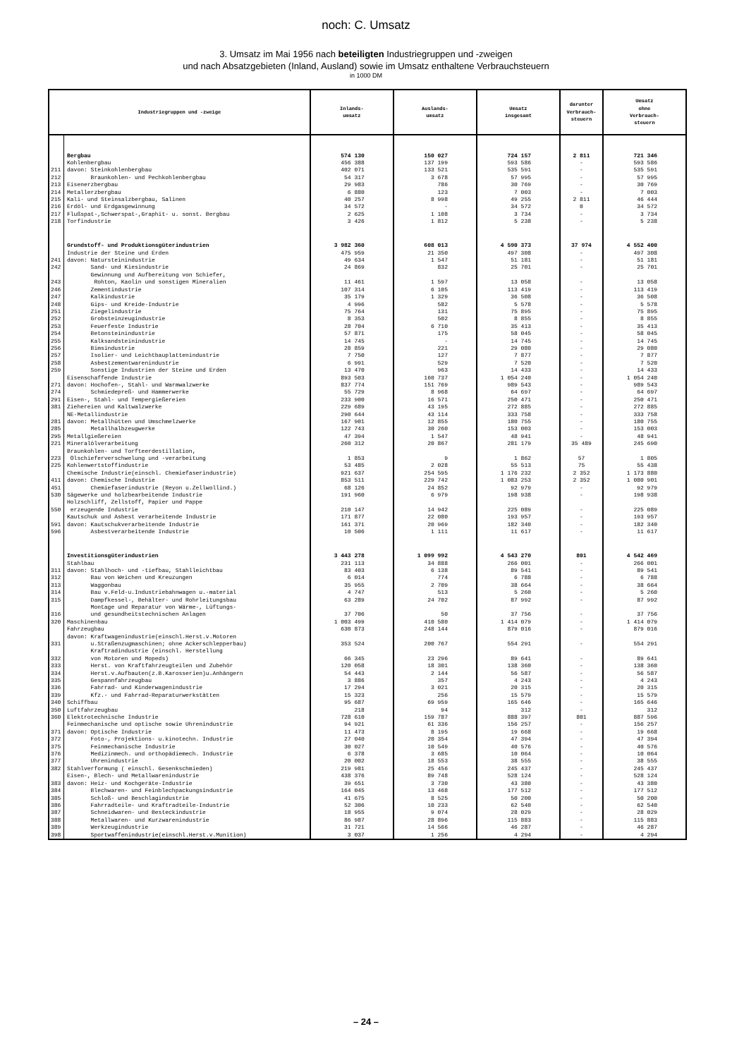noch: C. Umsatz
3. Umsatz im Mai 1956 nach beteiligten Industriegruppen und -zweigen
und nach Absatzgebieten (Inland, Ausland) sowie im Umsatz enthaltene Verbrauchsteuern
in 1000 DM
| Industriegruppen und -zweige | | Inlands- umsatz | Auslands- umsatz | Umsatz insgesamt | darunter Verbrauch- steuern | Umsatz ohne Verbrauch- steuern |
| --- | --- | --- | --- | --- | --- | --- |
| | Bergbau | 574 130 | 150 027 | 724 157 | 2 811 | 721 346 |
| | Kohlenbergbau | 456 388 | 137 199 | 593 586 | - | 593 586 |
| 211 | davon: Steinkohlenbergbau | 402 071 | 133 521 | 535 591 | - | 535 591 |
| 212 | Braunkohlen- und Pechkohlenbergbau | 54 317 | 3 678 | 57 995 | - | 57 995 |
| 213 | Eisenerzbergbau | 29 983 | 786 | 30 769 | - | 30 769 |
| 214 | Metallerzbergbau | 6 880 | 123 | 7 003 | - | 7 003 |
| 215 | Kali- und Steinsalzbergbau, Salinen | 40 257 | 8 998 | 49 255 | 2 811 | 46 444 |
| 216 | Erdöl- und Erdgasgewinnung | 34 572 | - | 34 572 | 0 | 34 572 |
| 217 | Flußspat-,Schwerspat-,Graphit- u. sonst. Bergbau | 2 625 | 1 108 | 3 734 | - | 3 734 |
| 218 | Torfindustrie | 3 426 | 1 812 | 5 238 | - | 5 238 |
| | Grundstoff- und Produktionsgüterindustrien | 3 982 360 | 608 013 | 4 590 373 | 37 974 | 4 552 400 |
| | Industrie der Steine und Erden | 475 959 | 21 350 | 497 308 | - | 497 308 |
| 241 | davon: Natursteinindustrie | 49 634 | 1 547 | 51 181 | - | 51 181 |
| 242 | Sand- und Kiesindustrie | 24 869 | 832 | 25 701 | - | 25 701 |
| 243 | Gewinnung und Aufbereitung von Schiefer, Rohton, Kaolin und sonstigen Mineralien | 11 461 | 1 597 | 13 058 | - | 13 058 |
| 246 | Zementindustrie | 107 314 | 6 105 | 113 419 | - | 113 419 |
| 247 | Kalkindustrie | 35 179 | 1 329 | 36 508 | - | 36 508 |
| 248 | Gips- und Kreide-Industrie | 4 996 | 582 | 5 578 | - | 5 578 |
| 251 | Ziegelindustrie | 75 764 | 131 | 75 895 | - | 75 895 |
| 252 | Grobsteinzeugindustrie | 8 353 | 502 | 8 855 | - | 8 855 |
| 253 | Feuerfeste Industrie | 28 704 | 6 710 | 35 413 | - | 35 413 |
| 254 | Betonsteinindustrie | 57 871 | 175 | 58 045 | - | 58 045 |
| 255 | Kalksandsteinindustrie | 14 745 | - | 14 745 | - | 14 745 |
| 256 | Bimsindustrie | 28 859 | 221 | 29 080 | - | 29 080 |
| 257 | Isolier- und Leichtbauplattenindustrie | 7 750 | 127 | 7 877 | - | 7 877 |
| 258 | Asbestzementwarenindustrie | 6 991 | 529 | 7 520 | - | 7 520 |
| 259 | Sonstige Industrien der Steine und Erden | 13 470 | 963 | 14 433 | - | 14 433 |
| | Eisenschaffende Industrie | 893 503 | 160 737 | 1 054 240 | - | 1 054 240 |
| 271 | davon: Hochofen-, Stahl- und Warmwalzwerke | 837 774 | 151 769 | 989 543 | - | 989 543 |
| 274 | Schmiedepreß- und Hammerwerke | 55 729 | 8 968 | 64 697 | - | 64 697 |
| 291 | Eisen-, Stahl- und Tempergießereien | 233 900 | 16 571 | 250 471 | - | 250 471 |
| 381 | Ziehereien und Kaltwalzwerke | 229 689 | 43 195 | 272 885 | - | 272 885 |
| | NE-Metallindustrie | 290 644 | 43 114 | 333 758 | - | 333 758 |
| 281 | davon: Metallhütten und Umschmelzwerke | 167 901 | 12 855 | 180 755 | - | 180 755 |
| 285 | Metallhalbzeugwerke | 122 743 | 30 260 | 153 003 | - | 153 003 |
| 295 | Metallgießereien | 47 394 | 1 547 | 48 941 | - | 48 941 |
| 221 | Mineralölverarbeitung | 260 312 | 20 867 | 281 179 | 35 489 | 245 690 |
| 223 | Braunkohlen- und Torfteerdestillation, Ölschieferverschwelung und -verarbeitung | 1 853 | 9 | 1 862 | 57 | 1 805 |
| 225 | Kohlenwertstoffindustrie | 53 485 | 2 028 | 55 513 | 75 | 55 438 |
| | Chemische Industrie(einschl. Chemiefaserindustrie) | 921 637 | 254 595 | 1 176 232 | 2 352 | 1 173 880 |
| 411 | davon: Chemische Industrie | 853 511 | 229 742 | 1 083 253 | 2 352 | 1 080 901 |
| 451 | Chemiefaserindustrie (Reyon u.Zellwollind.) | 68 126 | 24 852 | 92 979 | - | 92 979 |
| 530 | Sägewerke und holzbearbeitende Industrie | 191 960 | 6 979 | 198 938 | - | 198 938 |
| 550 | Holzschliff, Zellstoff, Papier und Pappe erzeugende Industrie | 210 147 | 14 942 | 225 089 | - | 225 089 |
| | Kautschuk und Asbest verarbeitende Industrie | 171 877 | 22 080 | 193 957 | - | 193 957 |
| 591 | davon: Kautschukverarbeitende Industrie | 161 371 | 20 969 | 182 340 | - | 182 340 |
| 596 | Asbestverarbeitende Industrie | 10 506 | 1 111 | 11 617 | - | 11 617 |
| | Investitionsgüterindustrien | 3 443 278 | 1 099 992 | 4 543 270 | 801 | 4 542 469 |
| | Stahlbau | 231 113 | 34 888 | 266 001 | - | 266 001 |
| 311 | davon: Stahlhoch- und -tiefbau, Stahlleichtbau | 83 403 | 6 138 | 89 541 | - | 89 541 |
| 312 | Bau von Weichen und Kreuzungen | 6 014 | 774 | 6 788 | - | 6 788 |
| 313 | Waggonbau | 35 955 | 2 709 | 38 664 | - | 38 664 |
| 314 | Bau v.Feld-u.Industriebahnwagen u.-material | 4 747 | 513 | 5 260 | - | 5 260 |
| 315 | Dampfkessel-, Behälter- und Rohrleitungsbau | 63 289 | 24 702 | 87 992 | - | 87 992 |
| 316 | Montage und Reparatur von Wärme-, Lüftungs- und gesundheitstechnischen Anlagen | 37 706 | 50 | 37 756 | - | 37 756 |
| 320 | Maschinenbau | 1 003 499 | 410 580 | 1 414 079 | - | 1 414 079 |
| | Fahrzeugbau | 630 873 | 248 144 | 879 016 | - | 879 016 |
| 331 | davon: Kraftwagenindustrie(einschl.Herst.v.Motoren u.Straßenzugmaschinen; ohne Ackerschlepperbau) | 353 524 | 200 767 | 554 291 | - | 554 291 |
| 332 | Kraftradindustrie (einschl. Herstellung von Motoren und Mopeds) | 66 345 | 23 296 | 89 641 | - | 89 641 |
| 333 | Herst. von Kraftfahrzeugteilen und Zubehör | 120 058 | 18 301 | 138 360 | - | 138 360 |
| 334 | Herst.v.Aufbauten(z.B.Karosserien)u.Anhängern | 54 443 | 2 144 | 56 587 | - | 56 587 |
| 335 | Gespannfahrzeugbau | 3 886 | 357 | 4 243 | - | 4 243 |
| 336 | Fahrrad- und Kinderwagenindustrie | 17 294 | 3 021 | 20 315 | - | 20 315 |
| 339 | Kfz.- und Fahrrad-Reparaturwerkstätten | 15 323 | 256 | 15 579 | - | 15 579 |
| 340 | Schiffbau | 95 687 | 69 959 | 165 646 | - | 165 646 |
| 350 | Luftfahrzeugbau | 218 | 94 | 312 | - | 312 |
| 360 | Elektrotechnische Industrie | 728 610 | 159 787 | 888 397 | 801 | 887 596 |
| | Feinmechanische und optische sowie Uhrenindustrie | 94 921 | 61 336 | 156 257 | - | 156 257 |
| 371 | davon: Optische Industrie | 11 473 | 8 195 | 19 668 | - | 19 668 |
| 372 | Foto-, Projektions- u.kinotechn. Industrie | 27 040 | 20 354 | 47 394 | - | 47 394 |
| 375 | Feinmechanische Industrie | 30 027 | 10 549 | 40 576 | - | 40 576 |
| 376 | Medizinmech. und orthopädiemech. Industrie | 6 378 | 3 685 | 10 064 | - | 10 064 |
| 377 | Uhrenindustrie | 20 002 | 18 553 | 38 555 | - | 38 555 |
| 382 | Stahlverformung ( einschl. Gesenkschmieden) | 219 981 | 25 456 | 245 437 | - | 245 437 |
| | Eisen-, Blech- und Metallwarenindustrie | 438 376 | 89 748 | 528 124 | - | 528 124 |
| 383 | davon: Heiz- und Kochgeräte-Industrie | 39 651 | 3 730 | 43 380 | - | 43 380 |
| 384 | Blechwaren- und Feinblechpackungsindustrie | 164 045 | 13 468 | 177 512 | - | 177 512 |
| 385 | Schloß- und Beschlagindustrie | 41 675 | 8 525 | 50 200 | - | 50 200 |
| 386 | Fahrradteile- und Kraftradteile-Industrie | 52 306 | 10 233 | 62 540 | - | 62 540 |
| 387 | Schneidwaren- und Besteckindustrie | 18 955 | 9 074 | 28 029 | - | 28 029 |
| 388 | Metallwaren- und Kurzwarenindustrie | 86 987 | 28 896 | 115 883 | - | 115 883 |
| 389 | Werkzeugindustrie | 31 721 | 14 566 | 46 287 | - | 46 287 |
| 398 | Sportwaffenindustrie(einschl.Herst.v.Munition) | 3 037 | 1 256 | 4 294 | - | 4 294 |
– 24 –